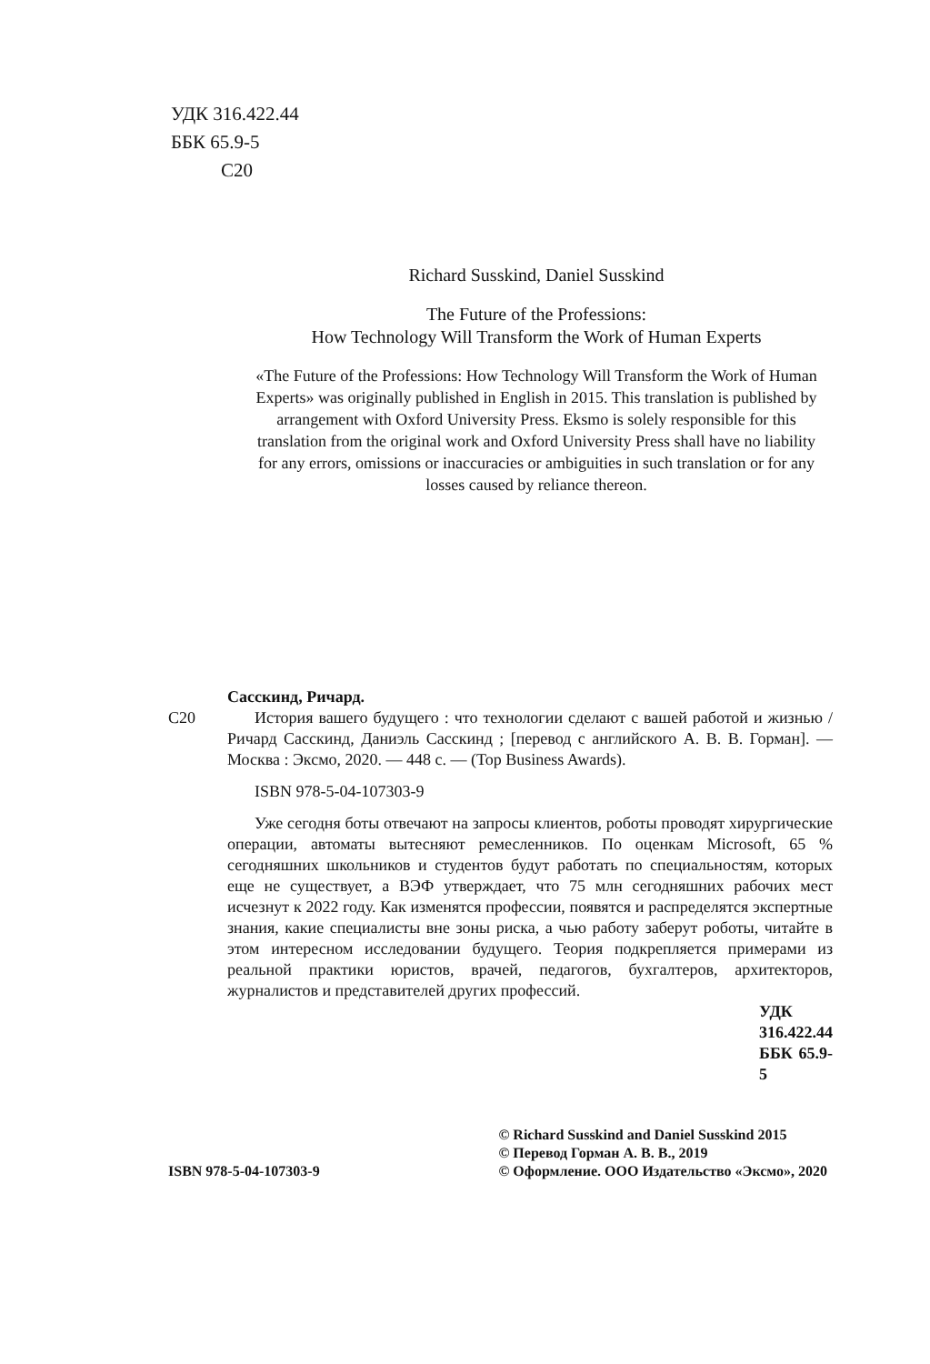УДК 316.422.44
ББК 65.9-5
С20
Richard Susskind, Daniel Susskind
The Future of the Professions:
How Technology Will Transform the Work of Human Experts
«The Future of the Professions: How Technology Will Transform the Work of Human Experts» was originally published in English in 2015. This translation is published by arrangement with Oxford University Press. Eksmo is solely responsible for this translation from the original work and Oxford University Press shall have no liability for any errors, omissions or inaccuracies or ambiguities in such translation or for any losses caused by reliance thereon.
Сасскинд, Ричард.
С20 История вашего будущего : что технологии сделают с вашей работой и жизнью / Ричард Сасскинд, Даниэль Сасскинд ; [перевод с английского А. В. В. Горман]. — Москва : Эксмо, 2020. — 448 с. — (Top Business Awards).
ISBN 978-5-04-107303-9
Уже сегодня боты отвечают на запросы клиентов, роботы проводят хирургические операции, автоматы вытесняют ремесленников. По оценкам Microsoft, 65 % сегодняшних школьников и студентов будут работать по специальностям, которых еще не существует, а ВЭФ утверждает, что 75 млн сегодняшних рабочих мест исчезнут к 2022 году. Как изменятся профессии, появятся и распределятся экспертные знания, какие специалисты вне зоны риска, а чью работу заберут роботы, читайте в этом интересном исследовании будущего. Теория подкрепляется примерами из реальной практики юристов, врачей, педагогов, бухгалтеров, архитекторов, журналистов и представителей других профессий.
УДК 316.422.44
ББК 65.9-5
ISBN 978-5-04-107303-9
© Richard Susskind and Daniel Susskind 2015
© Перевод Горман А. В. В., 2019
© Оформление. ООО Издательство «Эксмо», 2020